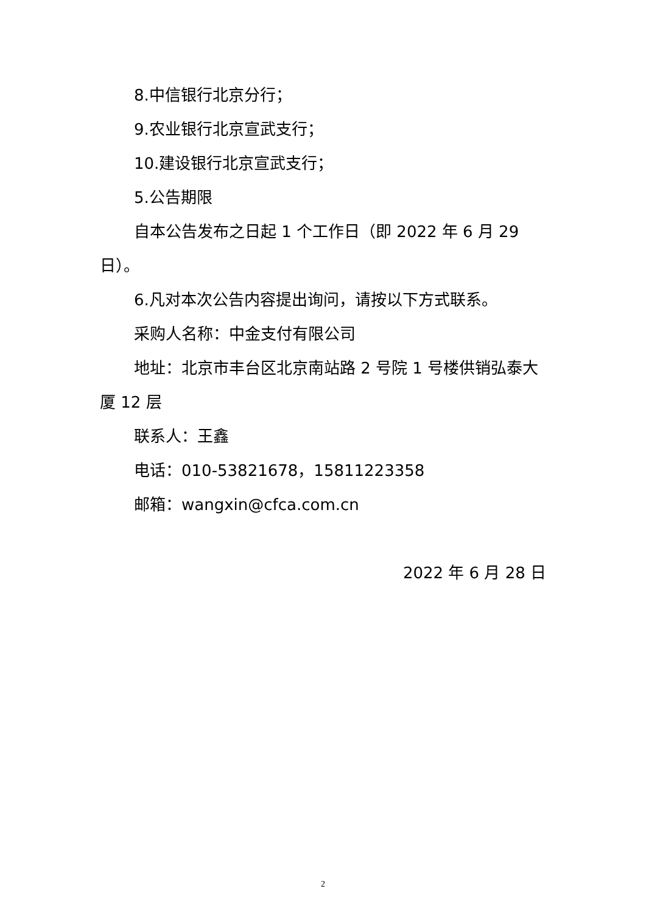8.中信银行北京分行；
9.农业银行北京宣武支行；
10.建设银行北京宣武支行；
5.公告期限
自本公告发布之日起 1 个工作日（即 2022 年 6 月 29 日）。
6.凡对本次公告内容提出询问，请按以下方式联系。
采购人名称：中金支付有限公司
地址：北京市丰台区北京南站路 2 号院 1 号楼供销弘泰大厦 12 层
联系人：王鑫
电话：010-53821678，15811223358
邮箱：wangxin@cfca.com.cn
2022 年 6 月 28 日
2